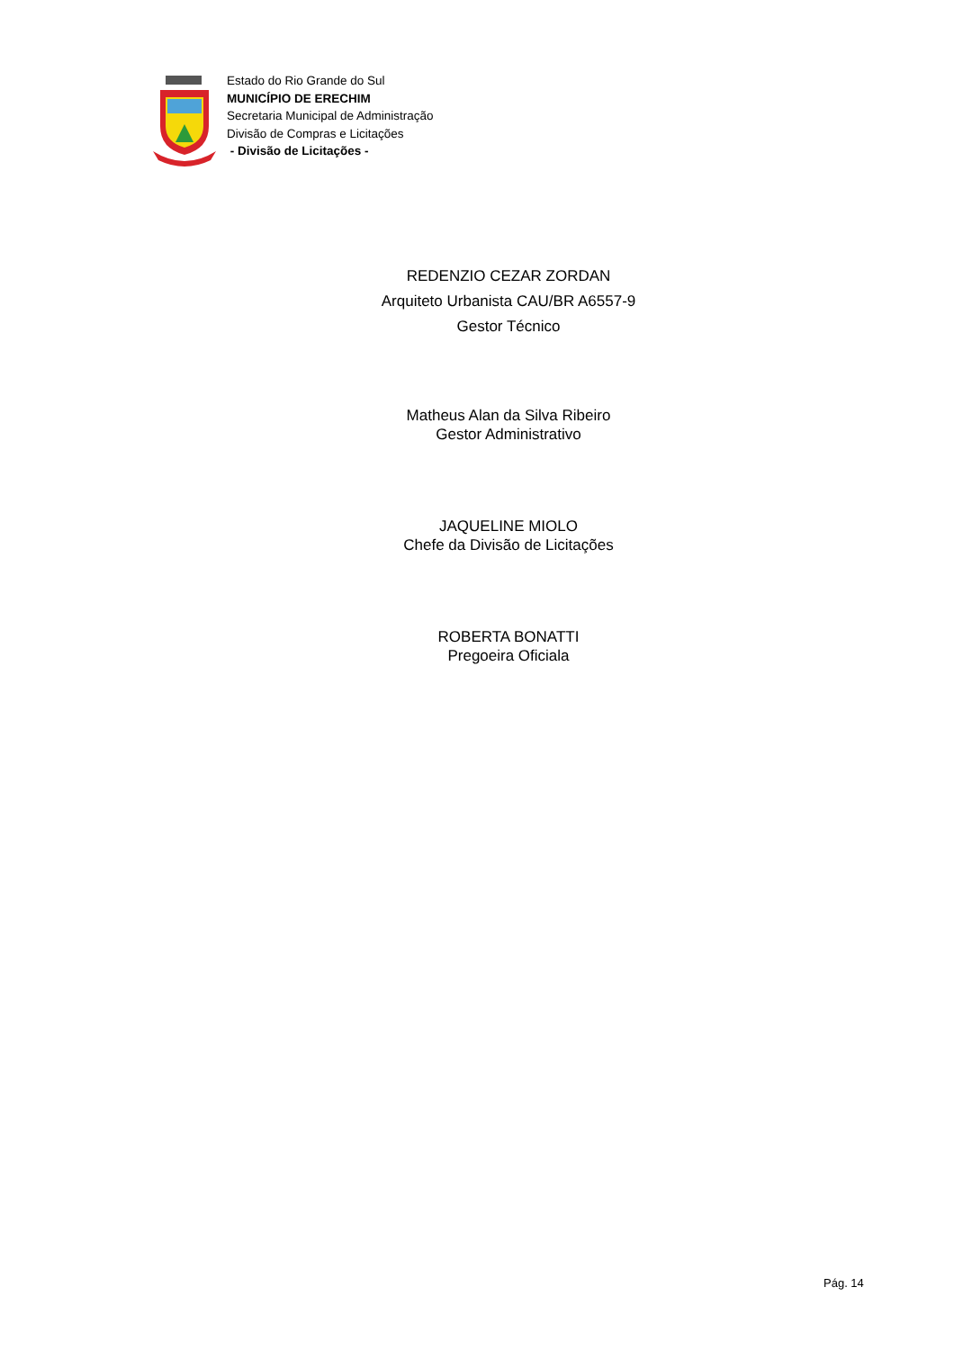Estado do Rio Grande do Sul
MUNICÍPIO DE ERECHIM
Secretaria Municipal de Administração
Divisão de Compras e Licitações
- Divisão de Licitações -
REDENZIO CEZAR ZORDAN
Arquiteto Urbanista CAU/BR A6557-9
Gestor Técnico
Matheus Alan da Silva Ribeiro
Gestor Administrativo
JAQUELINE MIOLO
Chefe da Divisão de Licitações
ROBERTA BONATTI
Pregoeira Oficiala
Pág. 14